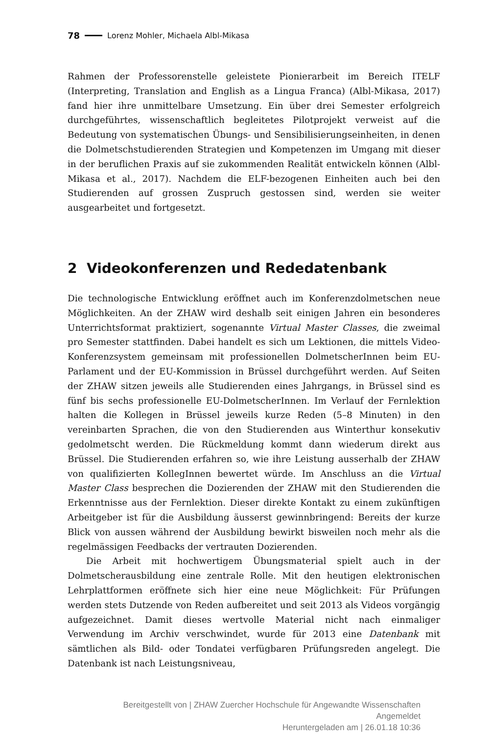78 Lorenz Mohler, Michaela Albl-Mikasa
Rahmen der Professorenstelle geleistete Pionierarbeit im Bereich ITELF (Interpreting, Translation and English as a Lingua Franca) (Albl-Mikasa, 2017) fand hier ihre unmittelbare Umsetzung. Ein über drei Semester erfolgreich durchgeführtes, wissenschaftlich begleitetes Pilotprojekt verweist auf die Bedeutung von systematischen Übungs- und Sensibilisierungseinheiten, in denen die Dolmetschstudierenden Strategien und Kompetenzen im Umgang mit dieser in der beruflichen Praxis auf sie zukommenden Realität entwickeln können (Albl-Mikasa et al., 2017). Nachdem die ELF-bezogenen Einheiten auch bei den Studierenden auf grossen Zuspruch gestossen sind, werden sie weiter ausgearbeitet und fortgesetzt.
2 Videokonferenzen und Rededatenbank
Die technologische Entwicklung eröffnet auch im Konferenzdolmetschen neue Möglichkeiten. An der ZHAW wird deshalb seit einigen Jahren ein besonderes Unterrichtsformat praktiziert, sogenannte Virtual Master Classes, die zweimal pro Semester stattfinden. Dabei handelt es sich um Lektionen, die mittels Video-Konferenzsystem gemeinsam mit professionellen DolmetscherInnen beim EU-Parlament und der EU-Kommission in Brüssel durchgeführt werden. Auf Seiten der ZHAW sitzen jeweils alle Studierenden eines Jahrgangs, in Brüssel sind es fünf bis sechs professionelle EU-DolmetscherInnen. Im Verlauf der Fernlektion halten die Kollegen in Brüssel jeweils kurze Reden (5–8 Minuten) in den vereinbarten Sprachen, die von den Studierenden aus Winterthur konsekutiv gedolmetscht werden. Die Rückmeldung kommt dann wiederum direkt aus Brüssel. Die Studierenden erfahren so, wie ihre Leistung ausserhalb der ZHAW von qualifizierten KollegInnen bewertet würde. Im Anschluss an die Virtual Master Class besprechen die Dozierenden der ZHAW mit den Studierenden die Erkenntnisse aus der Fernlektion. Dieser direkte Kontakt zu einem zukünftigen Arbeitgeber ist für die Ausbildung äusserst gewinnbringend: Bereits der kurze Blick von aussen während der Ausbildung bewirkt bisweilen noch mehr als die regelmässigen Feedbacks der vertrauten Dozierenden.
Die Arbeit mit hochwertigem Übungsmaterial spielt auch in der Dolmetscherausbildung eine zentrale Rolle. Mit den heutigen elektronischen Lehrplattformen eröffnete sich hier eine neue Möglichkeit: Für Prüfungen werden stets Dutzende von Reden aufbereitet und seit 2013 als Videos vorgängig aufgezeichnet. Damit dieses wertvolle Material nicht nach einmaliger Verwendung im Archiv verschwindet, wurde für 2013 eine Datenbank mit sämtlichen als Bild- oder Tondatei verfügbaren Prüfungsreden angelegt. Die Datenbank ist nach Leistungsniveau,
Bereitgestellt von | ZHAW Zuercher Hochschule für Angewandte Wissenschaften
Angemeldet
Heruntergeladen am | 26.01.18 10:36